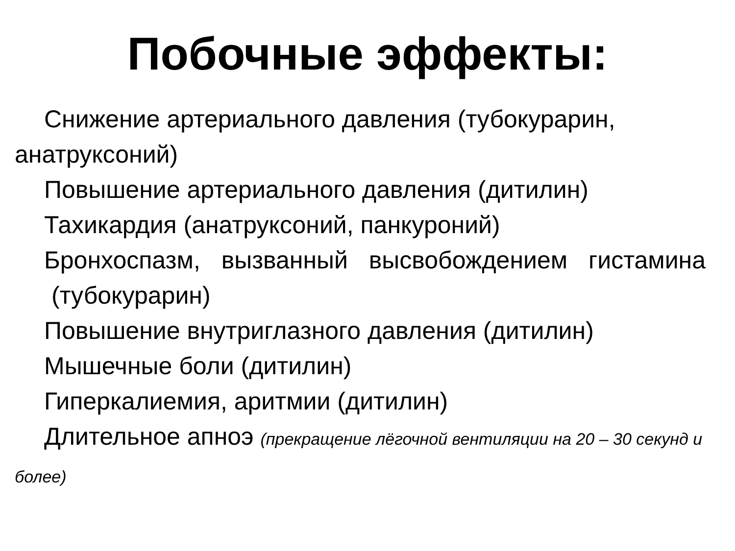Побочные эффекты:
Снижение артериального давления (тубокурарин, анатруксоний)
Повышение артериального давления (дитилин)
Тахикардия (анатруксоний, панкуроний)
Бронхоспазм, вызванный высвобождением гистамина
(тубокурарин)
Повышение внутриглазного давления (дитилин)
Мышечные боли (дитилин)
Гиперкалиемия, аритмии (дитилин)
Длительное апноэ (прекращение лёгочной вентиляции на 20 – 30 секунд и более)